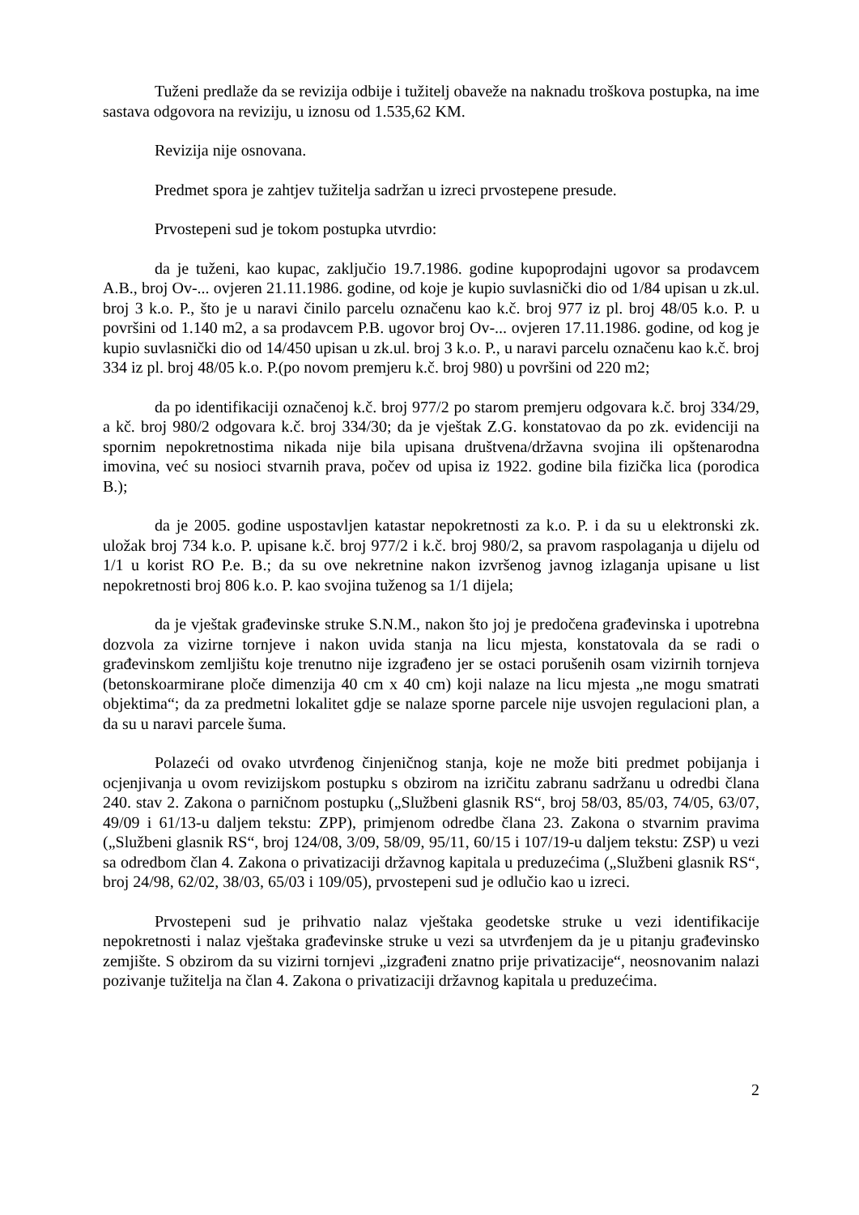Tuženi predlaže da se revizija odbije i tužitelj obaveže na naknadu troškova postupka, na ime sastava odgovora na reviziju, u iznosu od 1.535,62 KM.
Revizija nije osnovana.
Predmet spora je zahtjev tužitelja sadržan u izreci prvostepene presude.
Prvostepeni sud je tokom postupka utvrdio:
da je tuženi, kao kupac, zaključio 19.7.1986. godine kupoprodajni ugovor sa prodavcem A.B., broj Ov-... ovjeren 21.11.1986. godine, od koje je kupio suvlasnički dio od 1/84 upisan u zk.ul. broj 3 k.o. P., što je u naravi činilo parcelu označenu kao k.č. broj 977 iz pl. broj 48/05 k.o. P. u površini od 1.140 m2, a sa prodavcem P.B. ugovor broj Ov-... ovjeren 17.11.1986. godine, od kog je kupio suvlasnički dio od 14/450 upisan u zk.ul. broj 3 k.o. P., u naravi parcelu označenu kao k.č. broj 334 iz pl. broj 48/05 k.o. P.(po novom premjeru k.č. broj 980) u površini od 220 m2;
da po identifikaciji označenoj k.č. broj 977/2 po starom premjeru odgovara k.č. broj 334/29, a kč. broj 980/2 odgovara k.č. broj 334/30; da je vještak Z.G. konstatovao da po zk. evidenciji na spornim nepokretnostima nikada nije bila upisana društvena/državna svojina ili opštenarodna imovina, već su nosioci stvarnih prava, počev od upisa iz 1922. godine bila fizička lica (porodica B.);
da je 2005. godine uspostavljen katastar nepokretnosti za k.o. P. i da su u elektronski zk. uložak broj 734 k.o. P. upisane k.č. broj 977/2 i k.č. broj 980/2, sa pravom raspolaganja u dijelu od 1/1 u korist RO P.e. B.; da su ove nekretnine nakon izvršenog javnog izlaganja upisane u list nepokretnosti broj 806 k.o. P. kao svojina tuženog sa 1/1 dijela;
da je vještak građevinske struke S.N.M., nakon što joj je predočena građevinska i upotrebna dozvola za vizirne tornjeve i nakon uvida stanja na licu mjesta, konstatovala da se radi o građevinskom zemljištu koje trenutno nije izgrađeno jer se ostaci porušenih osam vizirnih tornjeva (betonskoarmirane ploče dimenzija 40 cm x 40 cm) koji nalaze na licu mjesta „ne mogu smatrati objektima“; da za predmetni lokalitet gdje se nalaze sporne parcele nije usvojen regulacioni plan, a da su u naravi parcele šuma.
Polazeći od ovako utvrđenog činjeničnog stanja, koje ne može biti predmet pobijanja i ocjenjivanja u ovom revizijskom postupku s obzirom na izričitu zabranu sadržanu u odredbi člana 240. stav 2. Zakona o parničnom postupku („Službeni glasnik RS“, broj 58/03, 85/03, 74/05, 63/07, 49/09 i 61/13-u daljem tekstu: ZPP), primjenom odredbe člana 23. Zakona o stvarnim pravima („Službeni glasnik RS“, broj 124/08, 3/09, 58/09, 95/11, 60/15 i 107/19-u daljem tekstu: ZSP) u vezi sa odredbom član 4. Zakona o privatizaciji državnog kapitala u preduzećima („Službeni glasnik RS“, broj 24/98, 62/02, 38/03, 65/03 i 109/05), prvostepeni sud je odlučio kao u izreci.
Prvostepeni sud je prihvatio nalaz vještaka geodetske struke u vezi identifikacije nepokretnosti i nalaz vještaka građevinske struke u vezi sa utvrđenjem da je u pitanju građevinsko zemjište. S obzirom da su vizirni tornjevi „izgrađeni znatno prije privatizacije“, neosnovanim nalazi pozivanje tužitelja na član 4. Zakona o privatizaciji državnog kapitala u preduzećima.
2